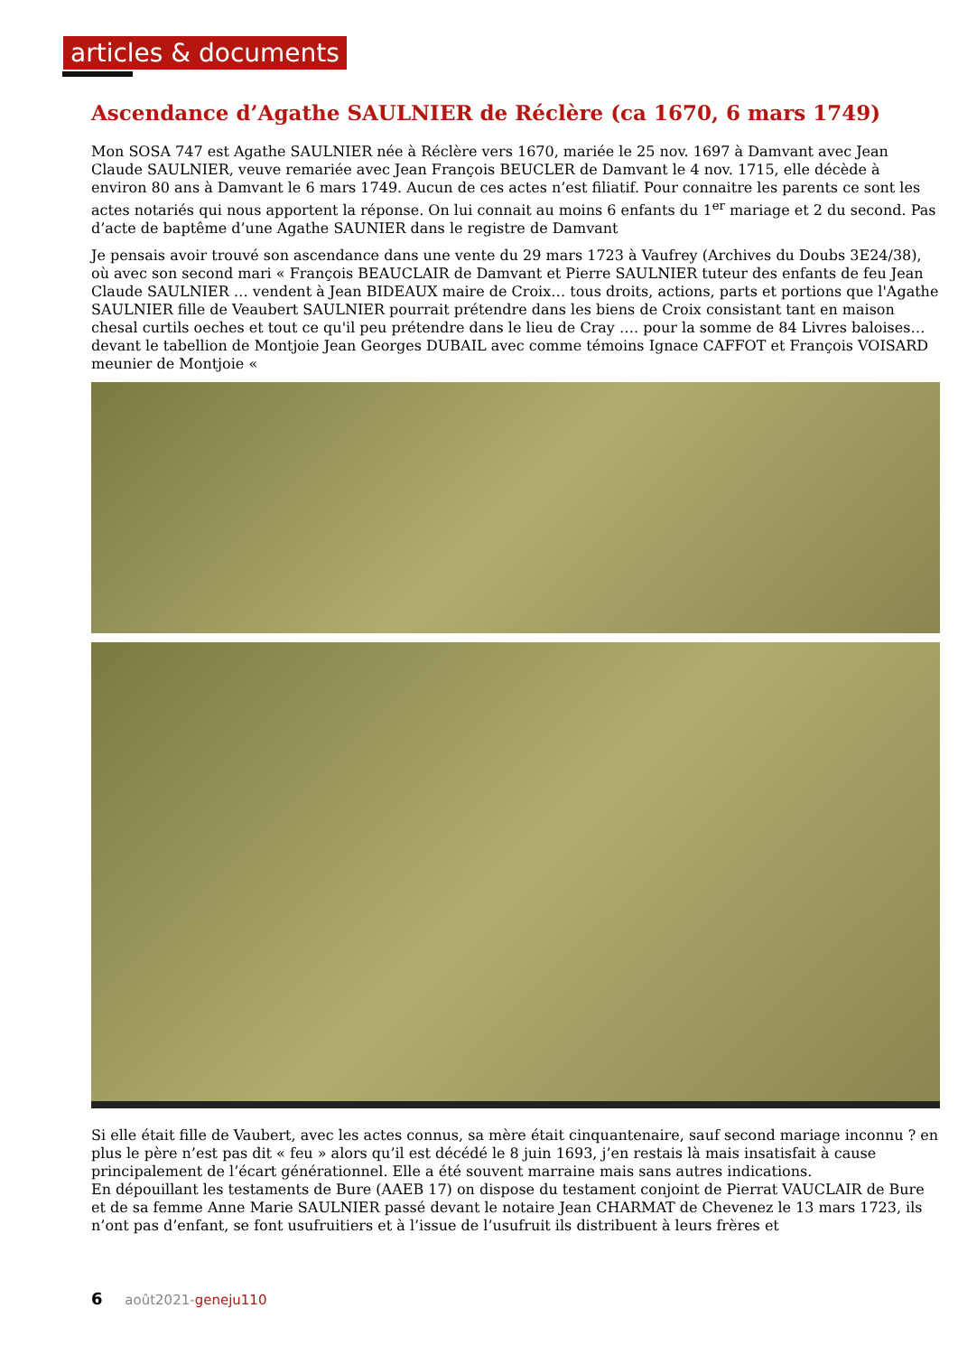articles & documents
Ascendance d’Agathe SAULNIER de Réclère (ca 1670, 6 mars 1749)
Mon SOSA 747 est Agathe SAULNIER née à Réclère vers 1670, mariée le 25 nov. 1697 à Damvant avec Jean Claude SAULNIER, veuve remariée avec Jean François BEUCLER de Damvant le 4 nov. 1715, elle décède à environ 80 ans à Damvant le 6 mars 1749. Aucun de ces actes n’est filiatif. Pour connaitre les parents ce sont les actes notariés qui nous apportent la réponse. On lui connait au moins 6 enfants du 1<sup>er</sup> mariage et 2 du second. Pas d’acte de baptême d’une Agathe SAUNIER dans le registre de Damvant
Je pensais avoir trouvé son ascendance dans une vente du 29 mars 1723 à Vaufrey (Archives du Doubs 3E24/38), où avec son second mari « François BEAUCLAIR de Damvant et Pierre SAULNIER tuteur des enfants de feu Jean Claude SAULNIER … vendent à Jean BIDEAUX maire de Croix… tous droits, actions, parts et portions que l'Agathe SAULNIER fille de Veaubert SAULNIER pourrait prétendre dans les biens de Croix consistant tant en maison chesal curtils oeches et tout ce qu'il peu prétendre dans le lieu de Cray …. pour la somme de 84 Livres baloises… devant le tabellion de Montjoie Jean Georges DUBAIL avec comme témoins Ignace CAFFOT et François VOISARD meunier de Montjoie «
Si elle était fille de Vaubert, avec les actes connus, sa mère était cinquantenaire, sauf second mariage inconnu ? en plus le père n’est pas dit « feu » alors qu’il est décédé le 8 juin 1693, j’en restais là mais insatisfait à cause principalement de l’écart générationnel. Elle a été souvent marraine mais sans autres indications.
En dépouillant les testaments de Bure (AAEB 17) on dispose du testament conjoint de Pierrat VAUCLAIR de Bure et de sa femme Anne Marie SAULNIER passé devant le notaire Jean CHARMAT de Chevenez le 13 mars 1723, ils n’ont pas d’enfant, se font usufruitiers et à l’issue de l’usufruit ils distribuent à leurs frères et
6 août2021-geneju110